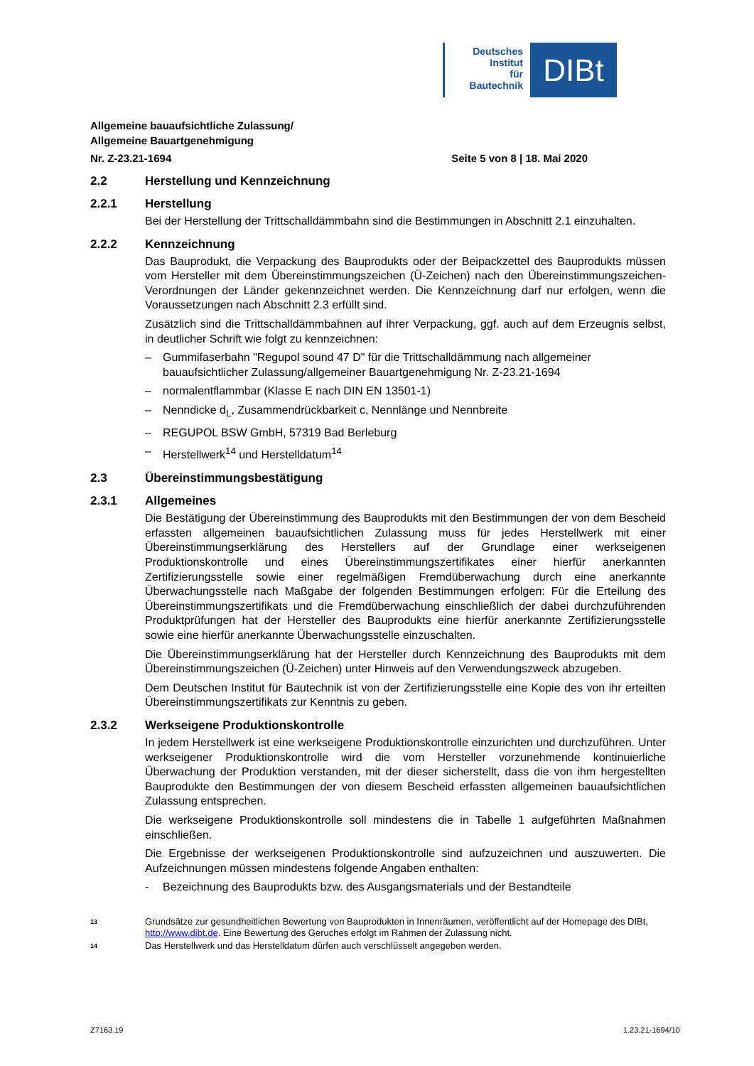Deutsches
Institut
für
Bautechnik
DIBt
Allgemeine bauaufsichtliche Zulassung/
Allgemeine Bauartgenehmigung
Nr. Z-23.21-1694 Seite 5 von 8 | 18. Mai 2020
2.2 Herstellung und Kennzeichnung
2.2.1 Herstellung
Bei der Herstellung der Trittschalldämmbahn sind die Bestimmungen in Abschnitt 2.1 einzuhalten.
2.2.2 Kennzeichnung
Das Bauprodukt, die Verpackung des Bauprodukts oder der Beipackzettel des Bauprodukts müssen vom Hersteller mit dem Übereinstimmungszeichen (Ü-Zeichen) nach den Übereinstimmungszeichen-Verordnungen der Länder gekennzeichnet werden. Die Kennzeichnung darf nur erfolgen, wenn die Voraussetzungen nach Abschnitt 2.3 erfüllt sind.
Zusätzlich sind die Trittschalldämmbahnen auf ihrer Verpackung, ggf. auch auf dem Erzeugnis selbst, in deutlicher Schrift wie folgt zu kennzeichnen:
– Gummifaserbahn "Regupol sound 47 D" für die Trittschalldämmung nach allgemeiner bauaufsichtlicher Zulassung/allgemeiner Bauartgenehmigung Nr. Z-23.21-1694
– normalentflammbar (Klasse E nach DIN EN 13501-1)
– Nenndicke d<sub>L</sub>, Zusammendrückbarkeit c, Nennlänge und Nennbreite
– REGUPOL BSW GmbH, 57319 Bad Berleburg
– Herstellwerk<sup>14</sup> und Herstelldatum<sup>14</sup>
2.3 Übereinstimmungsbestätigung
2.3.1 Allgemeines
Die Bestätigung der Übereinstimmung des Bauprodukts mit den Bestimmungen der von dem Bescheid erfassten allgemeinen bauaufsichtlichen Zulassung muss für jedes Herstellwerk mit einer Übereinstimmungserklärung des Herstellers auf der Grundlage einer werkseigenen Produktionskontrolle und eines Übereinstimmungszertifikates einer hierfür anerkannten Zertifizierungsstelle sowie einer regelmäßigen Fremdüberwachung durch eine anerkannte Überwachungsstelle nach Maßgabe der folgenden Bestimmungen erfolgen: Für die Erteilung des Übereinstimmungszertifikats und die Fremdüberwachung einschließlich der dabei durchzuführenden Produktprüfungen hat der Hersteller des Bauprodukts eine hierfür anerkannte Zertifizierungsstelle sowie eine hierfür anerkannte Überwachungsstelle einzuschalten.
Die Übereinstimmungserklärung hat der Hersteller durch Kennzeichnung des Bauprodukts mit dem Übereinstimmungszeichen (Ü-Zeichen) unter Hinweis auf den Verwendungszweck abzugeben.
Dem Deutschen Institut für Bautechnik ist von der Zertifizierungsstelle eine Kopie des von ihr erteilten Übereinstimmungszertifikats zur Kenntnis zu geben.
2.3.2 Werkseigene Produktionskontrolle
In jedem Herstellwerk ist eine werkseigene Produktionskontrolle einzurichten und durchzuführen. Unter werkseigener Produktionskontrolle wird die vom Hersteller vorzunehmende kontinuierliche Überwachung der Produktion verstanden, mit der dieser sicherstellt, dass die von ihm hergestellten Bauprodukte den Bestimmungen der von diesem Bescheid erfassten allgemeinen bauaufsichtlichen Zulassung entsprechen.
Die werkseigene Produktionskontrolle soll mindestens die in Tabelle 1 aufgeführten Maßnahmen einschließen.
Die Ergebnisse der werkseigenen Produktionskontrolle sind aufzuzeichnen und auszuwerten. Die Aufzeichnungen müssen mindestens folgende Angaben enthalten:
- Bezeichnung des Bauprodukts bzw. des Ausgangsmaterials und der Bestandteile
13
Grundsätze zur gesundheitlichen Bewertung von Bauprodukten in Innenräumen, veröffentlicht auf der Homepage des DIBt, http://www.dibt.de. Eine Bewertung des Geruches erfolgt im Rahmen der Zulassung nicht.
14
Das Herstellwerk und das Herstelldatum dürfen auch verschlüsselt angegeben werden.
Z7163.19 1.23.21-1694/10